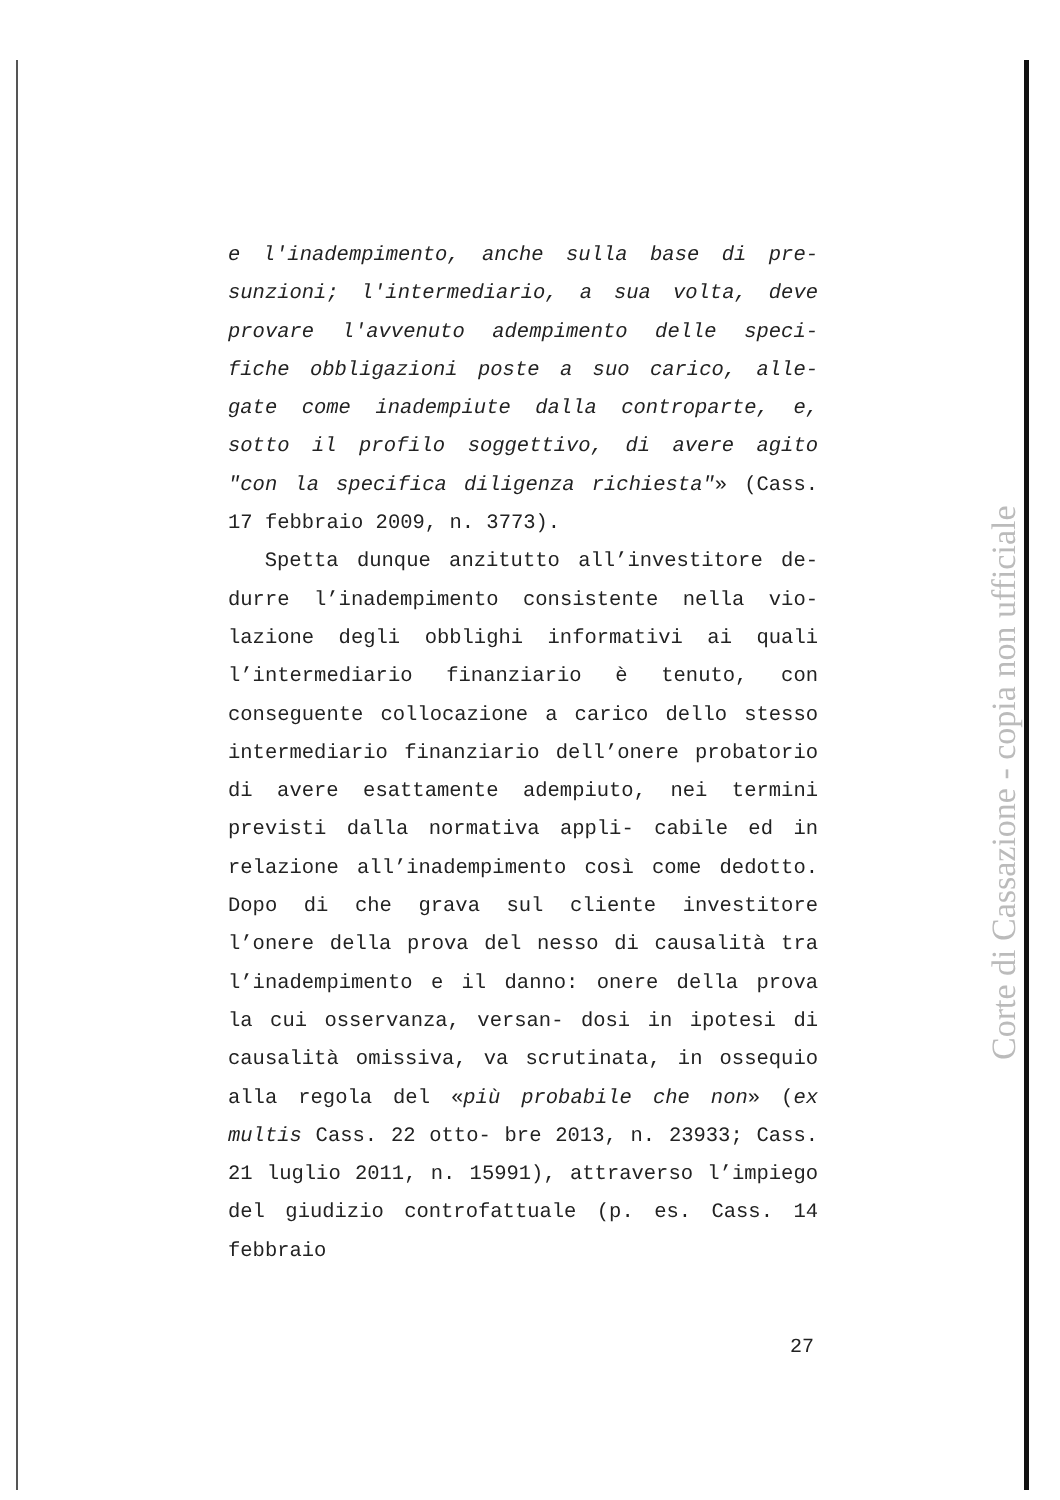e l'inadempimento, anche sulla base di pre- sunzioni; l'intermediario, a sua volta, deve provare l'avvenuto adempimento delle speci- fiche obbligazioni poste a suo carico, alle- gate come inadempiute dalla controparte, e, sotto il profilo soggettivo, di avere agito "con la specifica diligenza richiesta"» (Cass. 17 febbraio 2009, n. 3773).
Spetta dunque anzitutto all’investitore de- durre l’inadempimento consistente nella vio- lazione degli obblighi informativi ai quali l’intermediario finanziario è tenuto, con conseguente collocazione a carico dello stesso intermediario finanziario dell’onere probatorio di avere esattamente adempiuto, nei termini previsti dalla normativa appli- cabile ed in relazione all’inadempimento così come dedotto. Dopo di che grava sul cliente investitore l’onere della prova del nesso di causalità tra l’inadempimento e il danno: onere della prova la cui osservanza, versan- dosi in ipotesi di causalità omissiva, va scrutinata, in ossequio alla regola del «più probabile che non» (ex multis Cass. 22 otto- bre 2013, n. 23933; Cass. 21 luglio 2011, n. 15991), attraverso l’impiego del giudizio controfattuale (p. es. Cass. 14 febbraio
27
Corte di Cassazione - copia non ufficiale